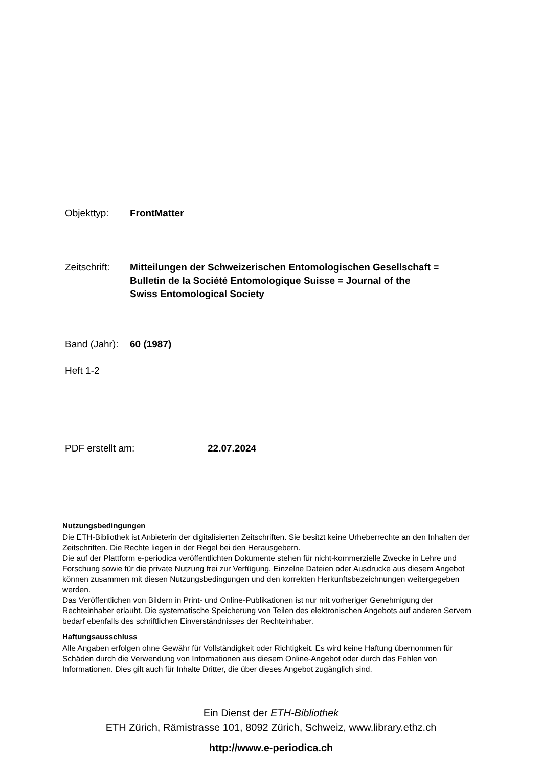Objekttyp: FrontMatter
Zeitschrift: Mitteilungen der Schweizerischen Entomologischen Gesellschaft =
Bulletin de la Société Entomologique Suisse = Journal of the
Swiss Entomological Society
Band (Jahr): 60 (1987)
Heft 1-2
PDF erstellt am: 22.07.2024
Nutzungsbedingungen
Die ETH-Bibliothek ist Anbieterin der digitalisierten Zeitschriften. Sie besitzt keine Urheberrechte an den Inhalten der Zeitschriften. Die Rechte liegen in der Regel bei den Herausgebern.
Die auf der Plattform e-periodica veröffentlichten Dokumente stehen für nicht-kommerzielle Zwecke in Lehre und Forschung sowie für die private Nutzung frei zur Verfügung. Einzelne Dateien oder Ausdrucke aus diesem Angebot können zusammen mit diesen Nutzungsbedingungen und den korrekten Herkunftsbezeichnungen weitergegeben werden.
Das Veröffentlichen von Bildern in Print- und Online-Publikationen ist nur mit vorheriger Genehmigung der Rechteinhaber erlaubt. Die systematische Speicherung von Teilen des elektronischen Angebots auf anderen Servern bedarf ebenfalls des schriftlichen Einverständnisses der Rechteinhaber.
Haftungsausschluss
Alle Angaben erfolgen ohne Gewähr für Vollständigkeit oder Richtigkeit. Es wird keine Haftung übernommen für Schäden durch die Verwendung von Informationen aus diesem Online-Angebot oder durch das Fehlen von Informationen. Dies gilt auch für Inhalte Dritter, die über dieses Angebot zugänglich sind.
Ein Dienst der ETH-Bibliothek
ETH Zürich, Rämistrasse 101, 8092 Zürich, Schweiz, www.library.ethz.ch
http://www.e-periodica.ch